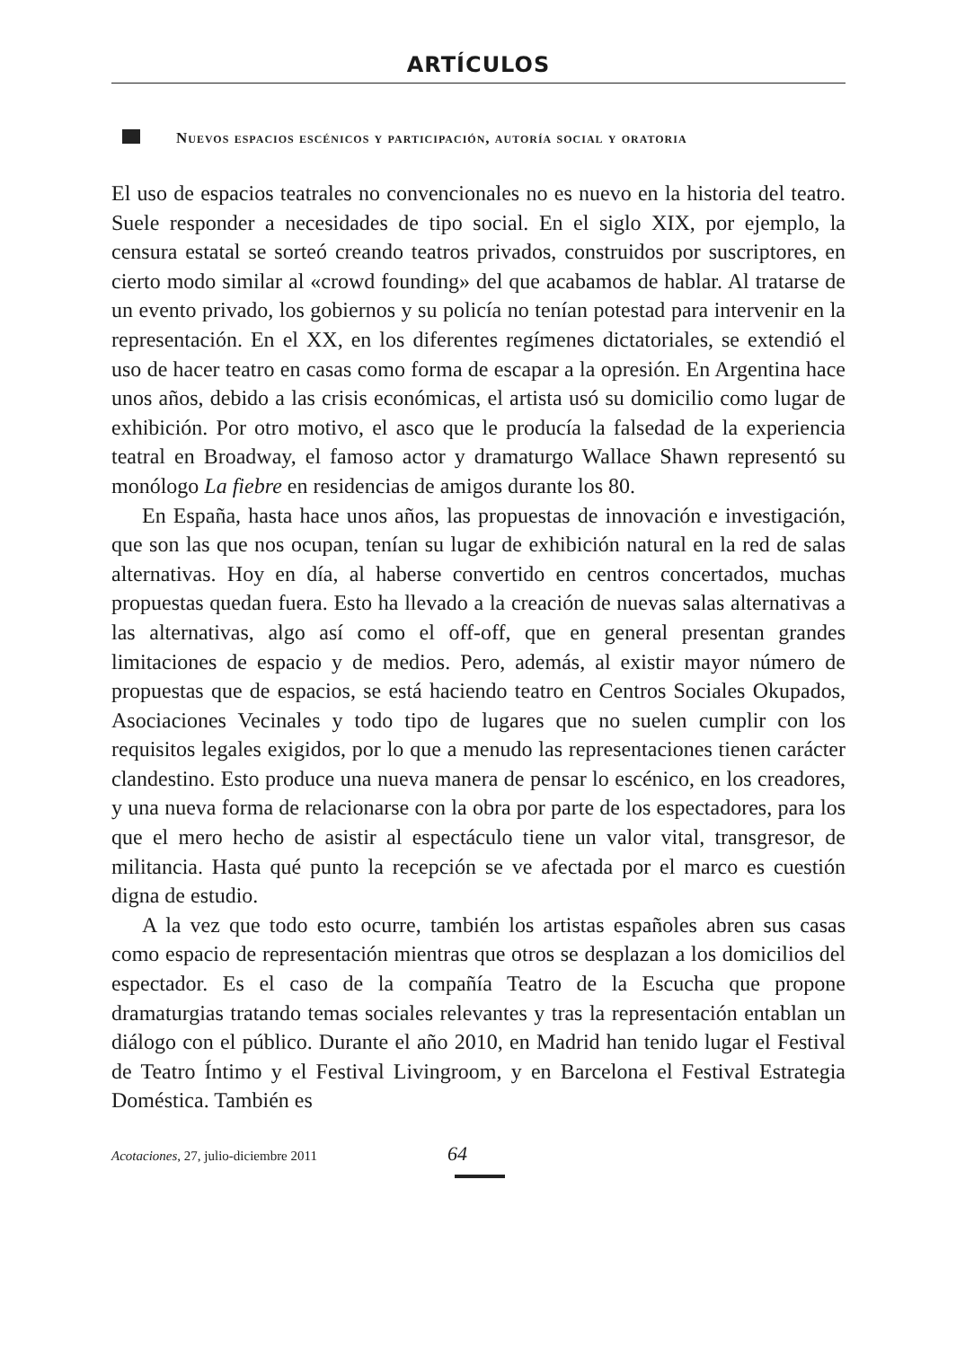ARTÍCULOS
Nuevos espacios escénicos y participación, autoría social y oratoria
El uso de espacios teatrales no convencionales no es nuevo en la historia del teatro. Suele responder a necesidades de tipo social. En el siglo XIX, por ejemplo, la censura estatal se sorteó creando teatros privados, construidos por suscriptores, en cierto modo similar al «crowd founding» del que acabamos de hablar. Al tratarse de un evento privado, los gobiernos y su policía no tenían potestad para intervenir en la representación. En el XX, en los diferentes regímenes dictatoriales, se extendió el uso de hacer teatro en casas como forma de escapar a la opresión. En Argentina hace unos años, debido a las crisis económicas, el artista usó su domicilio como lugar de exhibición. Por otro motivo, el asco que le producía la falsedad de la experiencia teatral en Broadway, el famoso actor y dramaturgo Wallace Shawn representó su monólogo La fiebre en residencias de amigos durante los 80.
En España, hasta hace unos años, las propuestas de innovación e investigación, que son las que nos ocupan, tenían su lugar de exhibición natural en la red de salas alternativas. Hoy en día, al haberse convertido en centros concertados, muchas propuestas quedan fuera. Esto ha llevado a la creación de nuevas salas alternativas a las alternativas, algo así como el off-off, que en general presentan grandes limitaciones de espacio y de medios. Pero, además, al existir mayor número de propuestas que de espacios, se está haciendo teatro en Centros Sociales Okupados, Asociaciones Vecinales y todo tipo de lugares que no suelen cumplir con los requisitos legales exigidos, por lo que a menudo las representaciones tienen carácter clandestino. Esto produce una nueva manera de pensar lo escénico, en los creadores, y una nueva forma de relacionarse con la obra por parte de los espectadores, para los que el mero hecho de asistir al espectáculo tiene un valor vital, transgresor, de militancia. Hasta qué punto la recepción se ve afectada por el marco es cuestión digna de estudio.
A la vez que todo esto ocurre, también los artistas españoles abren sus casas como espacio de representación mientras que otros se desplazan a los domicilios del espectador. Es el caso de la compañía Teatro de la Escucha que propone dramaturgias tratando temas sociales relevantes y tras la representación entablan un diálogo con el público. Durante el año 2010, en Madrid han tenido lugar el Festival de Teatro Íntimo y el Festival Livingroom, y en Barcelona el Festival Estrategia Doméstica. También es
Acotaciones, 27, julio-diciembre 2011 64